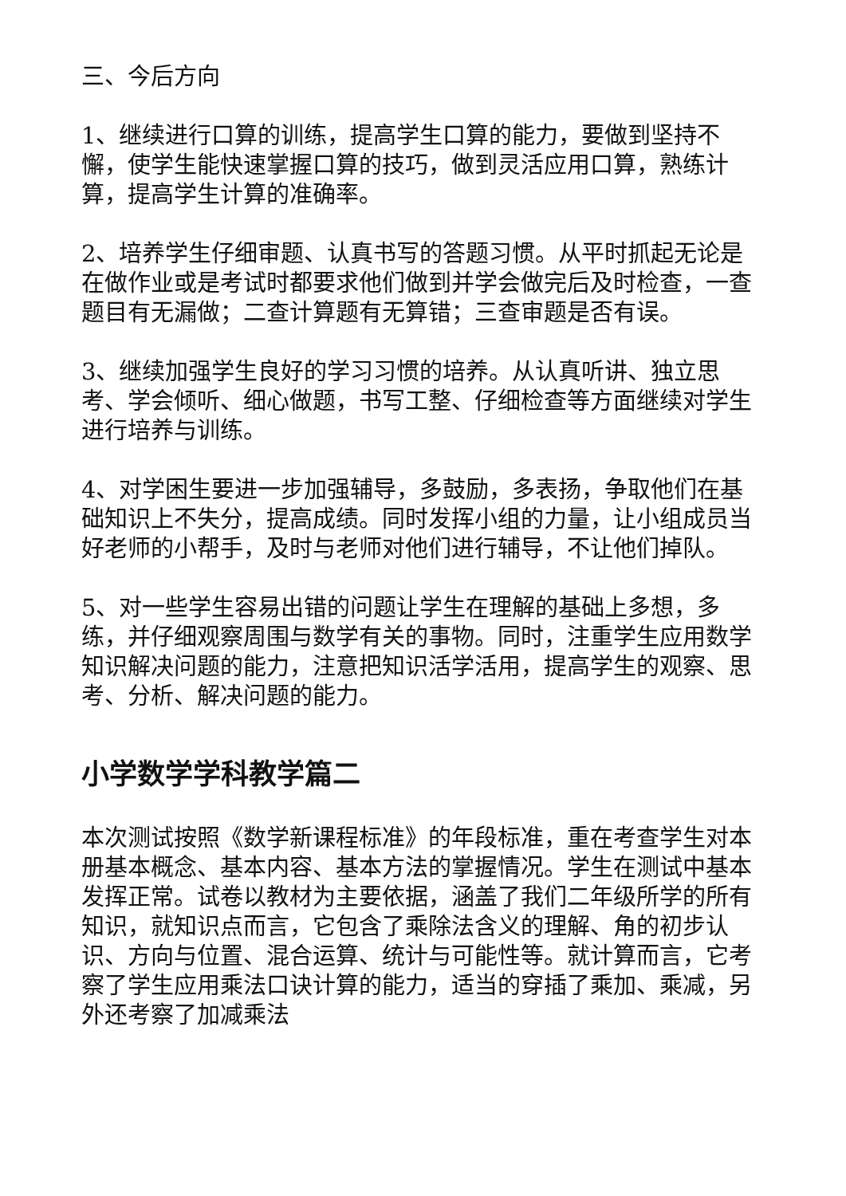三、今后方向
1、继续进行口算的训练，提高学生口算的能力，要做到坚持不懈，使学生能快速掌握口算的技巧，做到灵活应用口算，熟练计算，提高学生计算的准确率。
2、培养学生仔细审题、认真书写的答题习惯。从平时抓起无论是在做作业或是考试时都要求他们做到并学会做完后及时检查，一查题目有无漏做；二查计算题有无算错；三查审题是否有误。
3、继续加强学生良好的学习习惯的培养。从认真听讲、独立思考、学会倾听、细心做题，书写工整、仔细检查等方面继续对学生进行培养与训练。
4、对学困生要进一步加强辅导，多鼓励，多表扬，争取他们在基础知识上不失分，提高成绩。同时发挥小组的力量，让小组成员当好老师的小帮手，及时与老师对他们进行辅导，不让他们掉队。
5、对一些学生容易出错的问题让学生在理解的基础上多想，多练，并仔细观察周围与数学有关的事物。同时，注重学生应用数学知识解决问题的能力，注意把知识活学活用，提高学生的观察、思考、分析、解决问题的能力。
小学数学学科教学篇二
本次测试按照《数学新课程标准》的年段标准，重在考查学生对本册基本概念、基本内容、基本方法的掌握情况。学生在测试中基本发挥正常。试卷以教材为主要依据，涵盖了我们二年级所学的所有知识，就知识点而言，它包含了乘除法含义的理解、角的初步认识、方向与位置、混合运算、统计与可能性等。就计算而言，它考察了学生应用乘法口诀计算的能力，适当的穿插了乘加、乘减，另外还考察了加减乘法